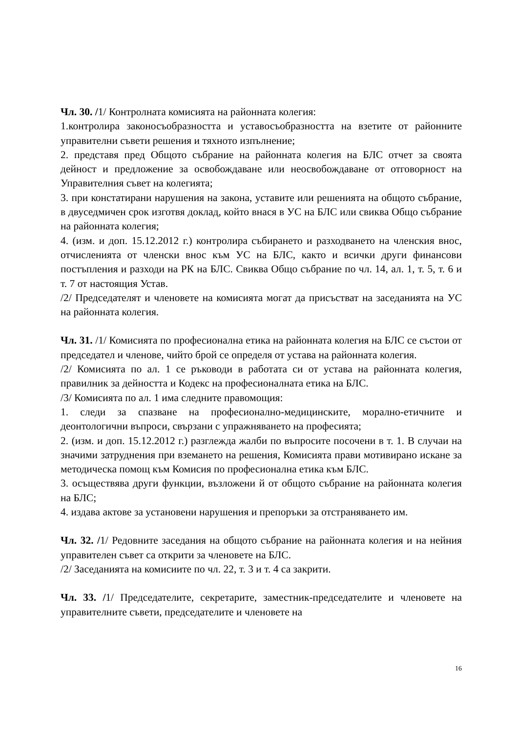Чл. 30. /1/ Контролната комисията на районната колегия:
1.контролира законосъобразността и уставосъобразността на взетите от районните управителни съвети решения и тяхното изпълнение;
2. представя пред Общото събрание на районната колегия на БЛС отчет за своята дейност и предложение за освобождаване или неосвобождаване от отговорност на Управителния съвет на колегията;
3. при констатирани нарушения на закона, уставите или решенията на общото събрание, в двуседмичен срок изготвя доклад, който внася в УС на БЛС или свиква Общо събрание на районната колегия;
4. (изм. и доп. 15.12.2012 г.) контролира събирането и разходването на членския внос, отчисленията от членски внос към УС на БЛС, както и всички други финансови постъпления и разходи на РК на БЛС. Свиква Общо събрание по чл. 14, ал. 1, т. 5, т. 6 и т. 7 от настоящия Устав.
/2/ Председателят и членовете на комисията могат да присъстват на заседанията на УС на районната колегия.
Чл. 31. /1/ Комисията по професионална етика на районната колегия на БЛС се състои от председател и членове, чийто брой се определя от устава на районната колегия.
/2/ Комисията по ал. 1 се ръководи в работата си от устава на районната колегия, правилник за дейността и Кодекс на професионалната етика на БЛС.
/3/ Комисията по ал. 1 има следните правомощия:
1. следи за спазване на професионално-медицинските, морално-етичните и деонтологични въпроси, свързани с упражняването на професията;
2. (изм. и доп. 15.12.2012 г.) разглежда жалби по въпросите посочени в т. 1. В случаи на значими затруднения при вземането на решения, Комисията прави мотивирано искане за методическа помощ към Комисия по професионална етика към БЛС.
3. осъществява други функции, възложени й от общото събрание на районната колегия на БЛС;
4. издава актове за установени нарушения и препоръки за отстраняването им.
Чл. 32. /1/ Редовните заседания на общото събрание на районната колегия и на нейния управителен съвет са открити за членовете на БЛС.
/2/ Заседанията на комисиите по чл. 22, т. 3 и т. 4 са закрити.
Чл. 33. /1/ Председателите, секретарите, заместник-председателите и членовете на управителните съвети, председателите и членовете на
16